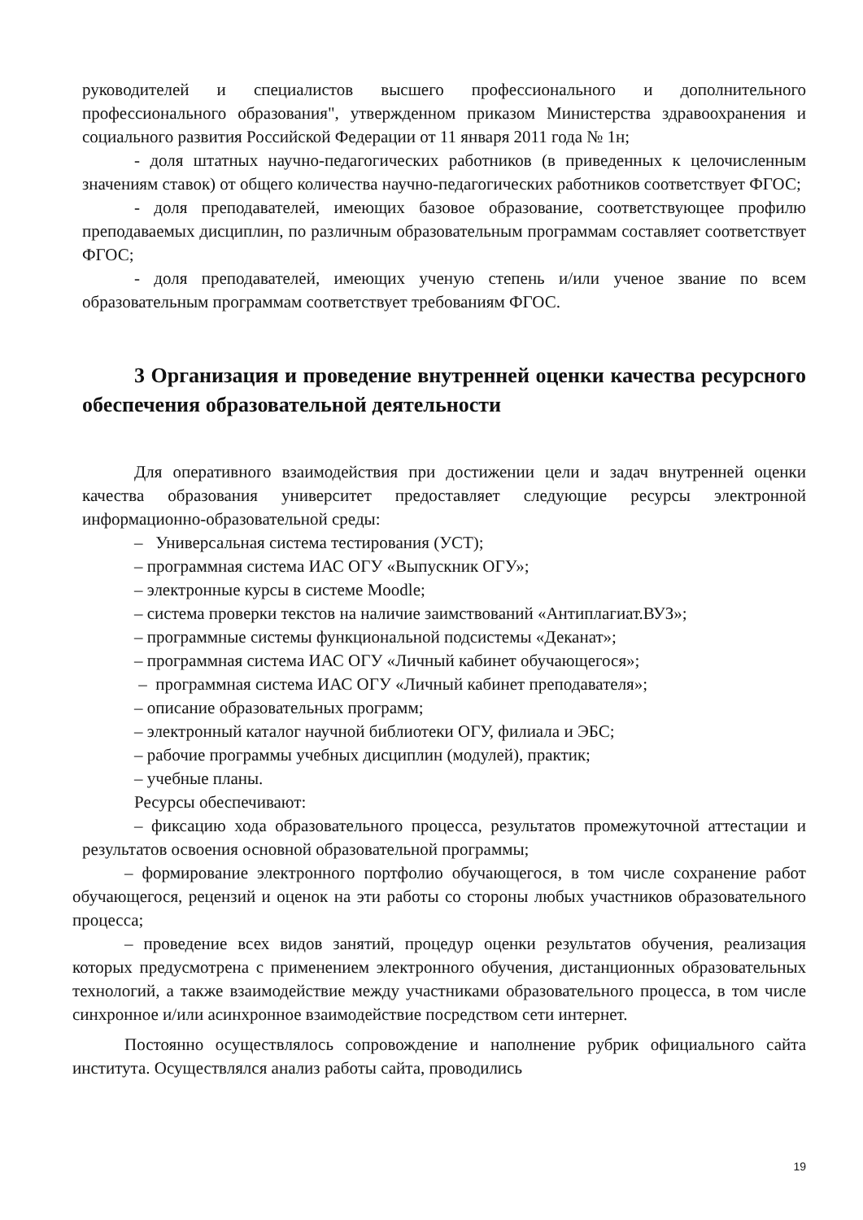руководителей и специалистов высшего профессионального и дополнительного профессионального образования", утвержденном приказом Министерства здравоохранения и социального развития Российской Федерации от 11 января 2011 года № 1н;
- доля штатных научно-педагогических работников (в приведенных к целочисленным значениям ставок) от общего количества научно-педагогических работников соответствует ФГОС;
- доля преподавателей, имеющих базовое образование, соответствующее профилю преподаваемых дисциплин, по различным образовательным программам составляет соответствует ФГОС;
- доля преподавателей, имеющих ученую степень и/или ученое звание по всем образовательным программам соответствует требованиям ФГОС.
3 Организация и проведение внутренней оценки качества ресурсного обеспечения образовательной деятельности
Для оперативного взаимодействия при достижении цели и задач внутренней оценки качества образования университет предоставляет следующие ресурсы электронной информационно-образовательной среды:
– Универсальная система тестирования (УСТ);
– программная система ИАС ОГУ «Выпускник ОГУ»;
– электронные курсы в системе Moodle;
– система проверки текстов на наличие заимствований «Антиплагиат.ВУЗ»;
– программные системы функциональной подсистемы «Деканат»;
– программная система ИАС ОГУ «Личный кабинет обучающегося»;
– программная система ИАС ОГУ «Личный кабинет преподавателя»;
– описание образовательных программ;
– электронный каталог научной библиотеки ОГУ, филиала и ЭБС;
– рабочие программы учебных дисциплин (модулей), практик;
– учебные планы.
Ресурсы обеспечивают:
– фиксацию хода образовательного процесса, результатов промежуточной аттестации и результатов освоения основной образовательной программы;
– формирование электронного портфолио обучающегося, в том числе сохранение работ обучающегося, рецензий и оценок на эти работы со стороны любых участников образовательного процесса;
– проведение всех видов занятий, процедур оценки результатов обучения, реализация которых предусмотрена с применением электронного обучения, дистанционных образовательных технологий, а также взаимодействие между участниками образовательного процесса, в том числе синхронное и/или асинхронное взаимодействие посредством сети интернет.
Постоянно осуществлялось сопровождение и наполнение рубрик официального сайта института. Осуществлялся анализ работы сайта, проводились
19